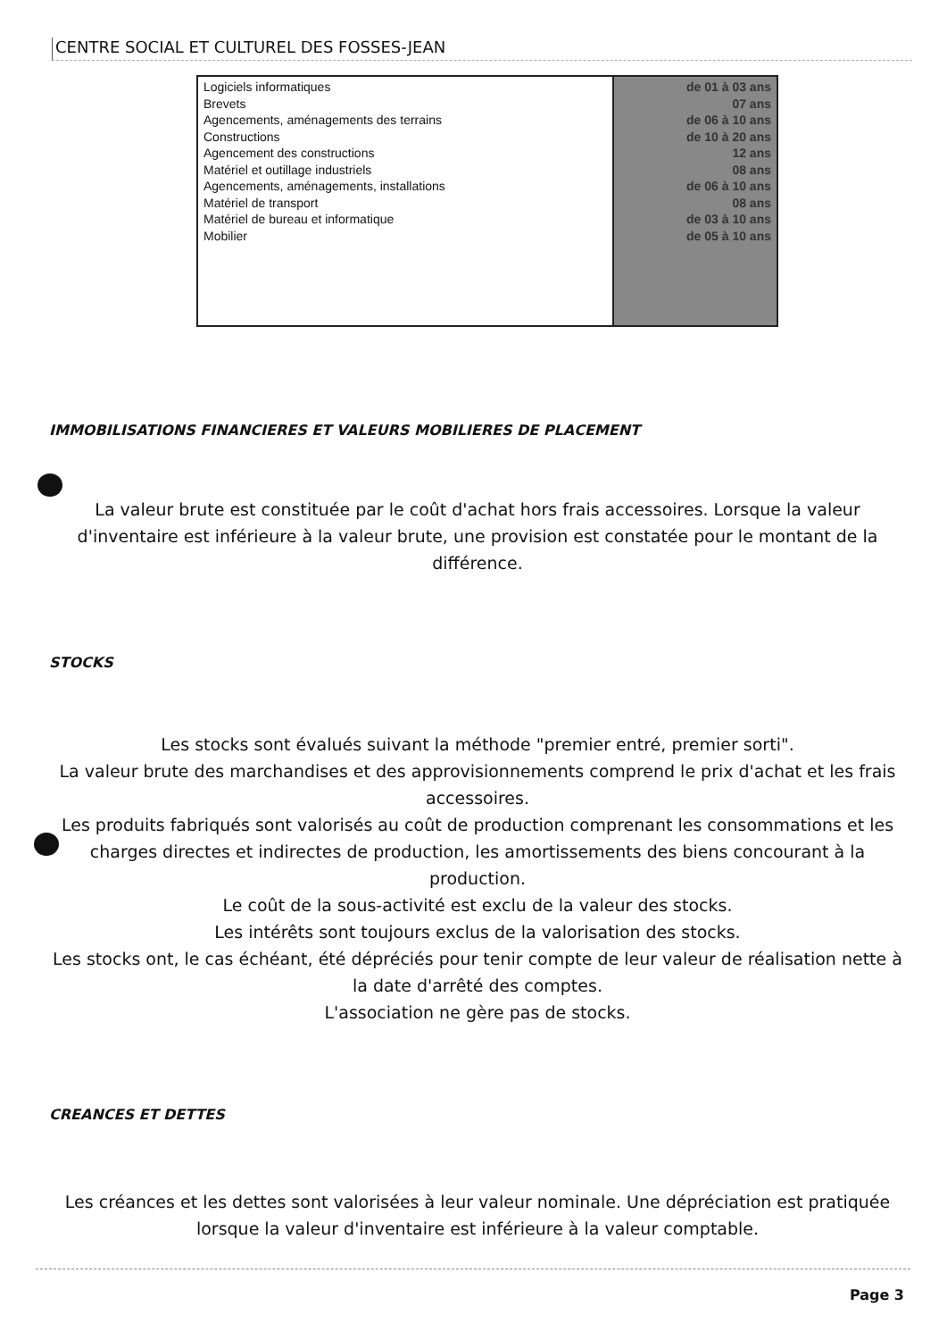CENTRE SOCIAL ET CULTUREL DES FOSSES-JEAN
| Logiciels informatiques Brevets Agencements, aménagements des terrains Constructions Agencement des constructions Matériel et outillage industriels Agencements, aménagements, installations Matériel de transport Matériel de bureau et informatique Mobilier | de 01 à 03 ans 07 ans de 06 à 10 ans de 10 à 20 ans 12 ans 08 ans de 06 à 10 ans 08 ans de 03 à 10 ans de 05 à 10 ans |
IMMOBILISATIONS FINANCIERES ET VALEURS MOBILIERES DE PLACEMENT
La valeur brute est constituée par le coût d'achat hors frais accessoires. Lorsque la valeur d'inventaire est inférieure à la valeur brute, une provision est constatée pour le montant de la différence.
STOCKS
Les stocks sont évalués suivant la méthode "premier entré, premier sorti".
La valeur brute des marchandises et des approvisionnements comprend le prix d'achat et les frais accessoires.
Les produits fabriqués sont valorisés au coût de production comprenant les consommations et les charges directes et indirectes de production, les amortissements des biens concourant à la production.
Le coût de la sous-activité est exclu de la valeur des stocks.
Les intérêts sont toujours exclus de la valorisation des stocks.
Les stocks ont, le cas échéant, été dépréciés pour tenir compte de leur valeur de réalisation nette à la date d'arrêté des comptes.
L'association ne gère pas de stocks.
CREANCES ET DETTES
Les créances et les dettes sont valorisées à leur valeur nominale. Une dépréciation est pratiquée lorsque la valeur d'inventaire est inférieure à la valeur comptable.
Page 3